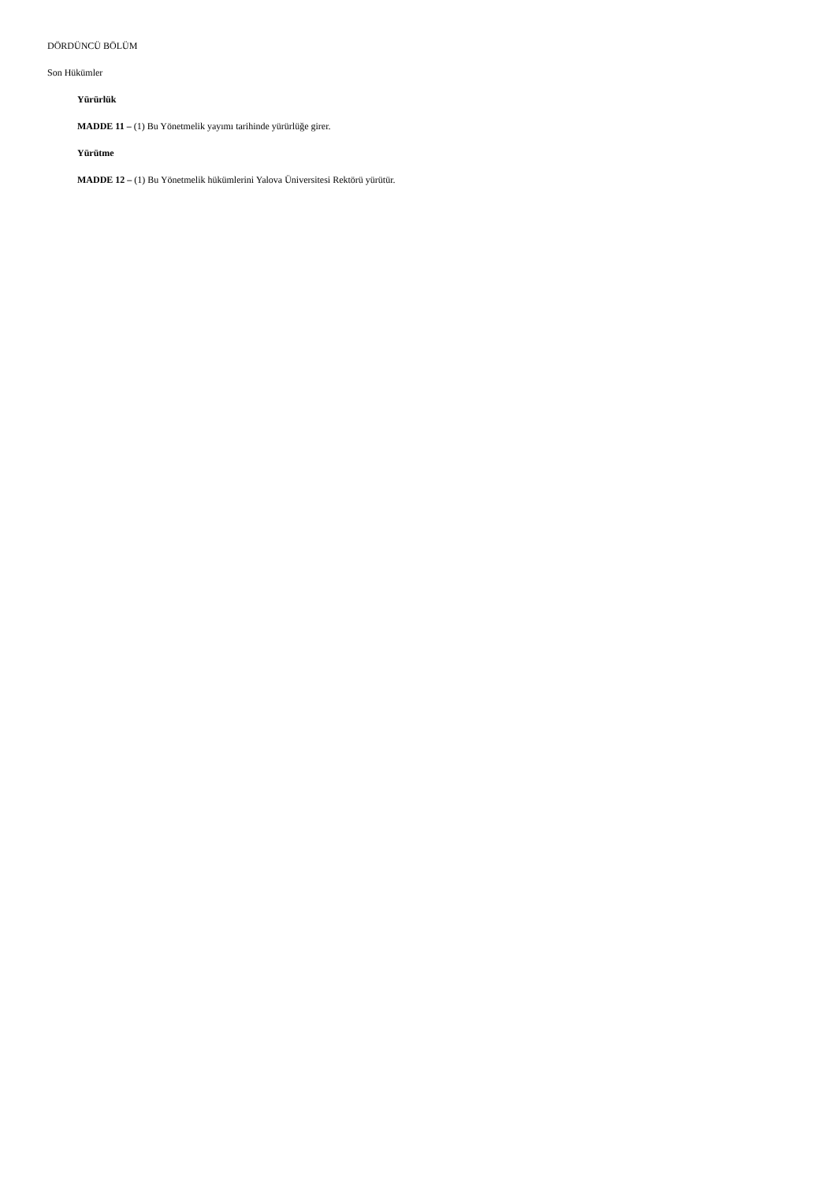DÖRDÜNCÜ BÖLÜM
Son Hükümler
Yürürlük
MADDE 11 – (1) Bu Yönetmelik yayımı tarihinde yürürlüğe girer.
Yürütme
MADDE 12 – (1) Bu Yönetmelik hükümlerini Yalova Üniversitesi Rektörü yürütür.